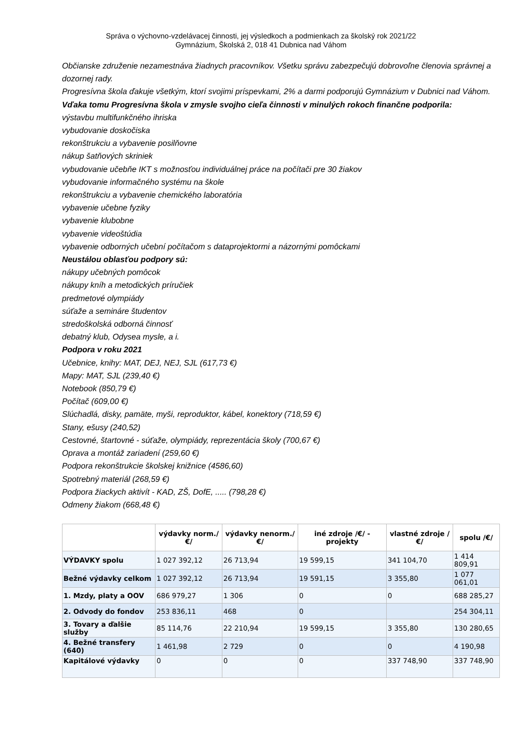Správa o výchovno-vzdelávacej činnosti, jej výsledkoch a podmienkach za školský rok 2021/22
Gymnázium, Školská 2, 018 41 Dubnica nad Váhom
Občianske združenie nezamestnáva žiadnych pracovníkov. Všetku správu zabezpečujú dobrovoľne členovia správnej a dozornej rady.
Progresívna škola ďakuje všetkým, ktorí svojimi príspevkami, 2% a darmi podporujú Gymnázium v Dubnici nad Váhom.
Vďaka tomu Progresívna škola v zmysle svojho cieľa činnosti v minulých rokoch finančne podporila:
výstavbu multifunkčného ihriska
vybudovanie doskočiska
rekonštrukciu a vybavenie posilňovne
nákup šatňových skriniek
vybudovanie učebňe IKT s možnosťou individuálnej práce na počítači pre 30 žiakov
vybudovanie informačného systému na škole
rekonštrukciu a vybavenie chemického laboratória
vybavenie učebne fyziky
vybavenie klubobne
vybavenie videoštúdia
vybavenie odborných učební počítačom s dataprojektormi a názornými pomôckami
Neustálou oblasťou podpory sú:
nákupy učebných pomôcok
nákupy kníh a metodických príručiek
predmetové olympiády
súťaže a semináre študentov
stredoškolská odborná činnosť
debatný klub, Odysea mysle, a i.
Podpora v roku 2021
Učebnice, knihy: MAT, DEJ, NEJ, SJL (617,73 €)
Mapy: MAT, SJL (239,40 €)
Notebook (850,79 €)
Počítač (609,00 €)
Slúchadlá, disky, pamäte, myši, reproduktor, kábel, konektory (718,59 €)
Stany, ešusy (240,52)
Cestovné, štartovné - súťaže, olympiády, reprezentácia školy (700,67 €)
Oprava a montáž zariadení (259,60 €)
Podpora rekonštrukcie školskej knižnice (4586,60)
Spotrebný materiál (268,59 €)
Podpora žiackych aktivít - KAD, ZŠ, DofE, ..... (798,28 €)
Odmeny žiakom (668,48 €)
| | výdavky norm./€/ | výdavky nenorm./€/ | iné zdroje /€/ - projekty | vlastné zdroje /€/ | spolu /€/ |
| --- | --- | --- | --- | --- | --- |
| VÝDAVKY spolu | 1 027 392,12 | 26 713,94 | 19 599,15 | 341 104,70 | 1 414 809,91 |
| Bežné výdavky celkom | 1 027 392,12 | 26 713,94 | 19 591,15 | 3 355,80 | 1 077 061,01 |
| 1. Mzdy, platy a OOV | 686 979,27 | 1 306 | 0 | 0 | 688 285,27 |
| 2. Odvody do fondov | 253 836,11 | 468 | 0 | | 254 304,11 |
| 3. Tovary a ďalšie služby | 85 114,76 | 22 210,94 | 19 599,15 | 3 355,80 | 130 280,65 |
| 4. Bežné transfery (640) | 1 461,98 | 2 729 | 0 | 0 | 4 190,98 |
| Kapitálové výdavky | 0 | 0 | 0 | 337 748,90 | 337 748,90 |